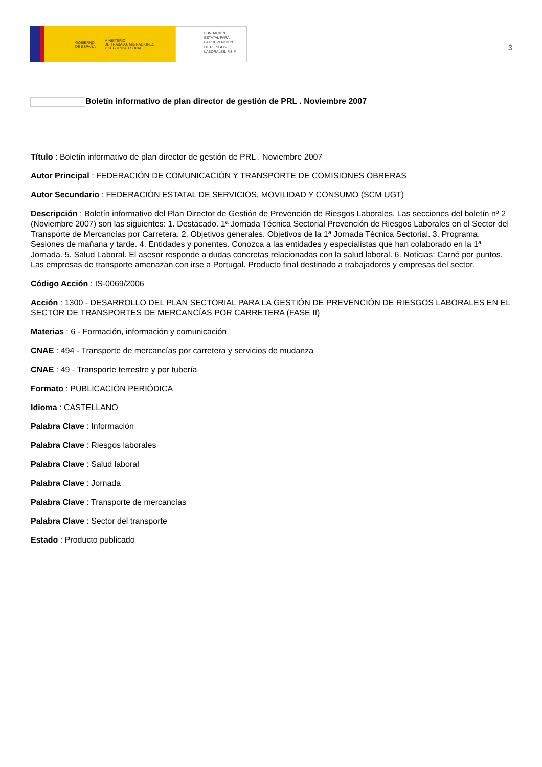GOBIERNO
DE ESPAÑA MINISTERIO
DE TRABAJO, MIGRACIONES
Y SEGURIDAD SOCIAL
FUNDACIÓN
ESTATAL PARA
LA PREVENCIÓN
DE RIESGOS
LABORALES, F.S.P.
3
Boletín informativo de plan director de gestión de PRL . Noviembre 2007
Título : Boletín informativo de plan director de gestión de PRL . Noviembre 2007
Autor Principal : FEDERACIÓN DE COMUNICACIÓN Y TRANSPORTE DE COMISIONES OBRERAS
Autor Secundario : FEDERACIÓN ESTATAL DE SERVICIOS, MOVILIDAD Y CONSUMO (SCM UGT)
Descripción : Boletín informativo del Plan Director de Gestión de Prevención de Riesgos Laborales. Las secciones del boletín nº 2 (Noviembre 2007) son las siguientes: 1. Destacado. 1ª Jornada Técnica Sectorial Prevención de Riesgos Laborales en el Sector del Transporte de Mercancías por Carretera. 2. Objetivos generales. Objetivos de la 1ª Jornada Técnica Sectorial. 3. Programa. Sesiones de mañana y tarde. 4. Entidades y ponentes. Conozca a las entidades y especialistas que han colaborado en la 1ª Jornada. 5. Salud Laboral. El asesor responde a dudas concretas relacionadas con la salud laboral. 6. Noticias: Carné por puntos. Las empresas de transporte amenazan con irse a Portugal. Producto final destinado a trabajadores y empresas del sector.
Código Acción : IS-0069/2006
Acción : 1300 - DESARROLLO DEL PLAN SECTORIAL PARA LA GESTIÓN DE PREVENCIÓN DE RIESGOS LABORALES EN EL SECTOR DE TRANSPORTES DE MERCANCÍAS POR CARRETERA (FASE II)
Materias : 6 - Formación, información y comunicación
CNAE : 494 - Transporte de mercancías por carretera y servicios de mudanza
CNAE : 49 - Transporte terrestre y por tubería
Formato : PUBLICACIÓN PERIÓDICA
Idioma : CASTELLANO
Palabra Clave : Información
Palabra Clave : Riesgos laborales
Palabra Clave : Salud laboral
Palabra Clave : Jornada
Palabra Clave : Transporte de mercancías
Palabra Clave : Sector del transporte
Estado : Producto publicado